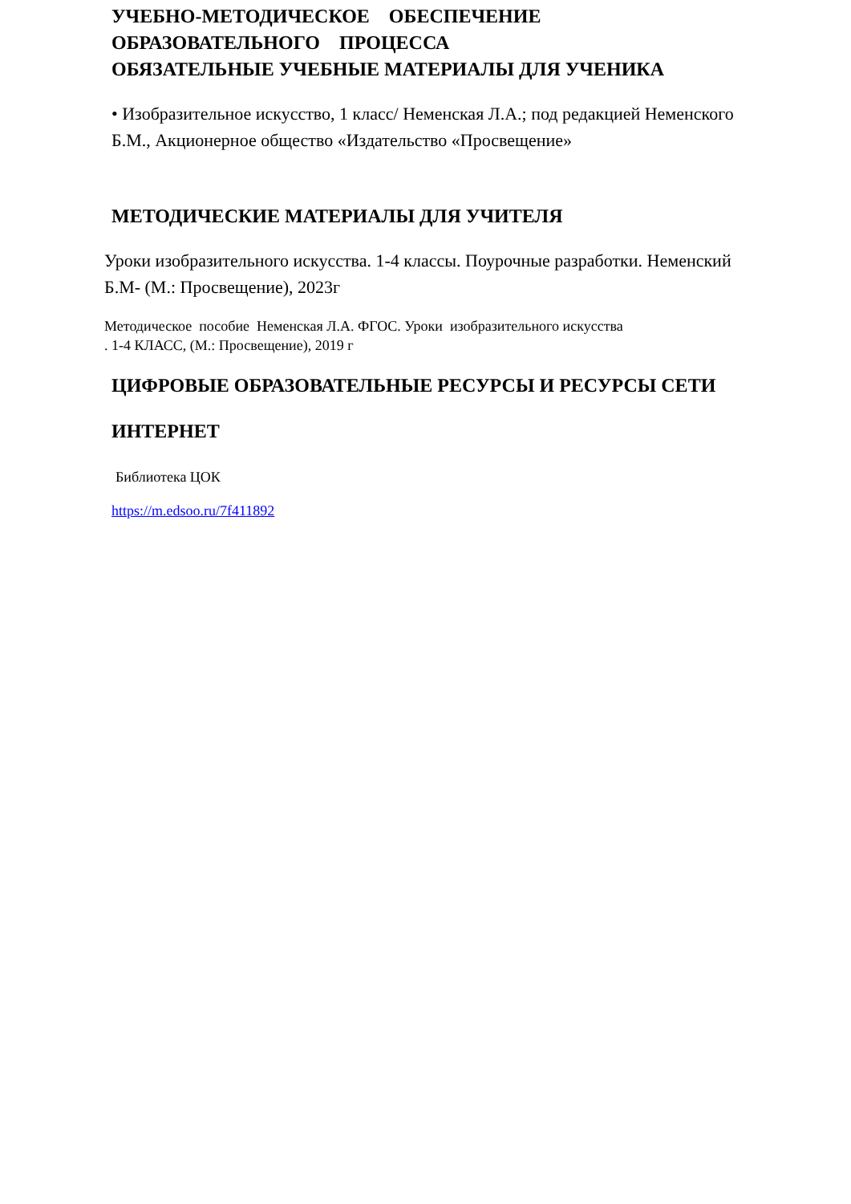УЧЕБНО-МЕТОДИЧЕСКОЕ ОБЕСПЕЧЕНИЕ
ОБРАЗОВАТЕЛЬНОГО ПРОЦЕССА
ОБЯЗАТЕЛЬНЫЕ УЧЕБНЫЕ МАТЕРИАЛЫ ДЛЯ УЧЕНИКА
• Изобразительное искусство, 1 класс/ Неменская Л.А.; под редакцией Неменского Б.М., Акционерное общество «Издательство «Просвещение»
МЕТОДИЧЕСКИЕ МАТЕРИАЛЫ ДЛЯ УЧИТЕЛЯ
Уроки изобразительного искусства. 1-4 классы. Поурочные разработки. Неменский Б.М- (М.: Просвещение), 2023г
Методическое пособие Неменская Л.А. ФГОС. Уроки изобразительного искусства
. 1-4 КЛАСС, (М.: Просвещение), 2019 г
ЦИФРОВЫЕ ОБРАЗОВАТЕЛЬНЫЕ РЕСУРСЫ И РЕСУРСЫ СЕТИ
ИНТЕРНЕТ
Библиотека ЦОК
https://m.edsoo.ru/7f411892